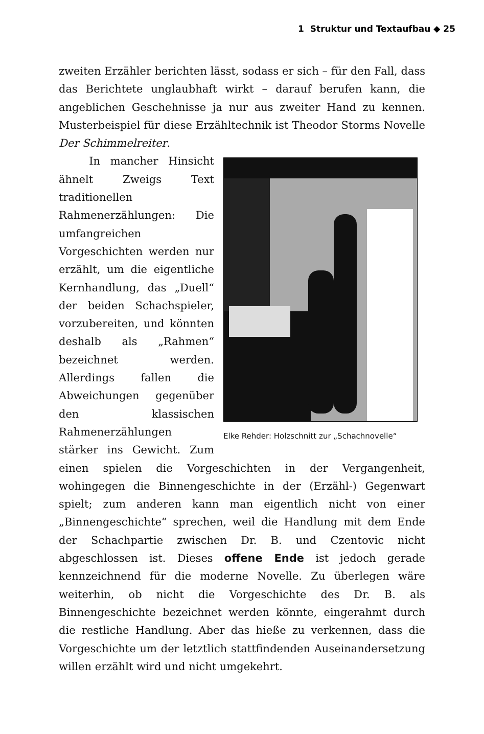1 Struktur und Textaufbau ◆ 25
zweiten Erzähler berichten lässt, sodass er sich – für den Fall, dass das Berichtete unglaubhaft wirkt – darauf berufen kann, die angeblichen Geschehnisse ja nur aus zweiter Hand zu kennen. Musterbeispiel für diese Erzähltechnik ist Theodor Storms Novelle Der Schimmelreiter.
Elke Rehder: Holzschnitt zur „Schachnovelle“
In mancher Hinsicht ähnelt Zweigs Text traditionellen Rahmenerzählungen: Die umfangreichen Vorgeschichten werden nur erzählt, um die eigentliche Kernhandlung, das „Duell“ der beiden Schachspieler, vorzubereiten, und könnten deshalb als „Rahmen“ bezeichnet werden. Allerdings fallen die Abweichungen gegenüber den klassischen Rahmenerzählungen stärker ins Gewicht. Zum einen spielen die Vorgeschichten in der Vergangenheit, wohingegen die Binnengeschichte in der (Erzähl-) Gegenwart spielt; zum anderen kann man eigentlich nicht von einer „Binnengeschichte“ sprechen, weil die Handlung mit dem Ende der Schachpartie zwischen Dr. B. und Czentovic nicht abgeschlossen ist. Dieses offene Ende ist jedoch gerade kennzeichnend für die moderne Novelle. Zu überlegen wäre weiterhin, ob nicht die Vorgeschichte des Dr. B. als Binnengeschichte bezeichnet werden könnte, eingerahmt durch die restliche Handlung. Aber das hieße zu verkennen, dass die Vorgeschichte um der letztlich stattfindenden Auseinandersetzung willen erzählt wird und nicht umgekehrt.